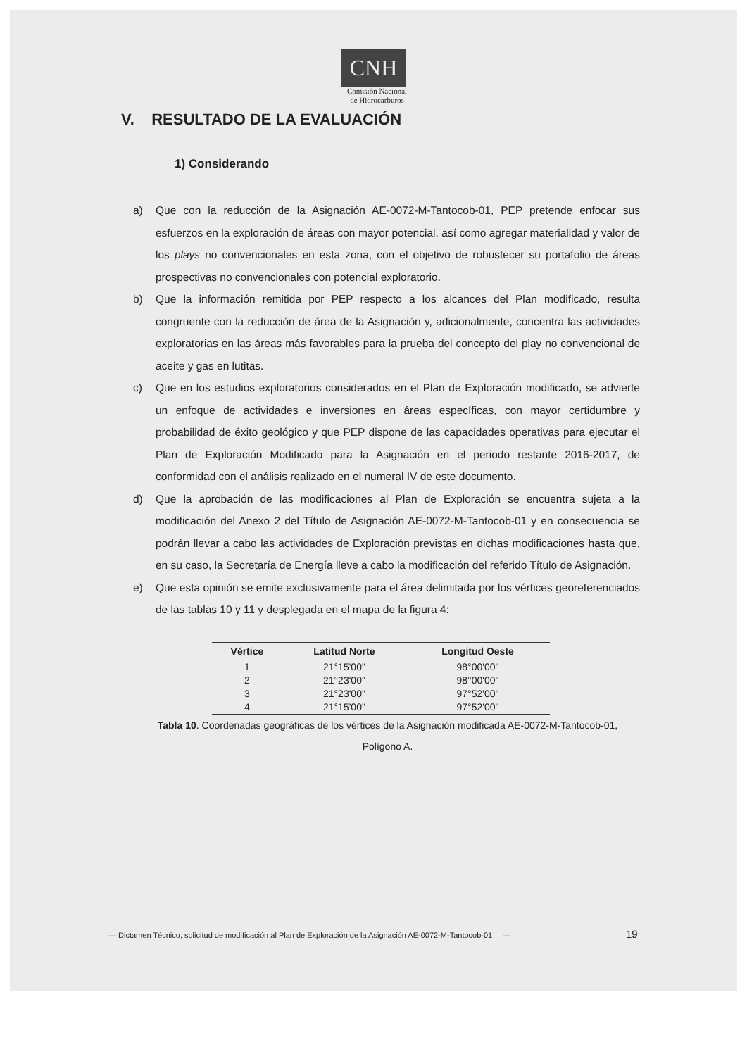CNH
Comisión Nacional
de Hidrocarburos
V. RESULTADO DE LA EVALUACIÓN
1) Considerando
a) Que con la reducción de la Asignación AE-0072-M-Tantocob-01, PEP pretende enfocar sus esfuerzos en la exploración de áreas con mayor potencial, así como agregar materialidad y valor de los plays no convencionales en esta zona, con el objetivo de robustecer su portafolio de áreas prospectivas no convencionales con potencial exploratorio.
b) Que la información remitida por PEP respecto a los alcances del Plan modificado, resulta congruente con la reducción de área de la Asignación y, adicionalmente, concentra las actividades exploratorias en las áreas más favorables para la prueba del concepto del play no convencional de aceite y gas en lutitas.
c) Que en los estudios exploratorios considerados en el Plan de Exploración modificado, se advierte un enfoque de actividades e inversiones en áreas específicas, con mayor certidumbre y probabilidad de éxito geológico y que PEP dispone de las capacidades operativas para ejecutar el Plan de Exploración Modificado para la Asignación en el periodo restante 2016-2017, de conformidad con el análisis realizado en el numeral IV de este documento.
d) Que la aprobación de las modificaciones al Plan de Exploración se encuentra sujeta a la modificación del Anexo 2 del Título de Asignación AE-0072-M-Tantocob-01 y en consecuencia se podrán llevar a cabo las actividades de Exploración previstas en dichas modificaciones hasta que, en su caso, la Secretaría de Energía lleve a cabo la modificación del referido Título de Asignación.
e) Que esta opinión se emite exclusivamente para el área delimitada por los vértices georeferenciados de las tablas 10 y 11 y desplegada en el mapa de la figura 4:
| Vértice | Latitud Norte | Longitud Oeste |
| --- | --- | --- |
| 1 | 21°15'00" | 98°00'00" |
| 2 | 21°23'00" | 98°00'00" |
| 3 | 21°23'00" | 97°52'00" |
| 4 | 21°15'00" | 97°52'00" |
Tabla 10. Coordenadas geográficas de los vértices de la Asignación modificada AE-0072-M-Tantocob-01, Polígono A.
— Dictamen Técnico, solicitud de modificación al Plan de Exploración de la Asignación AE-0072-M-Tantocob-01 —
19